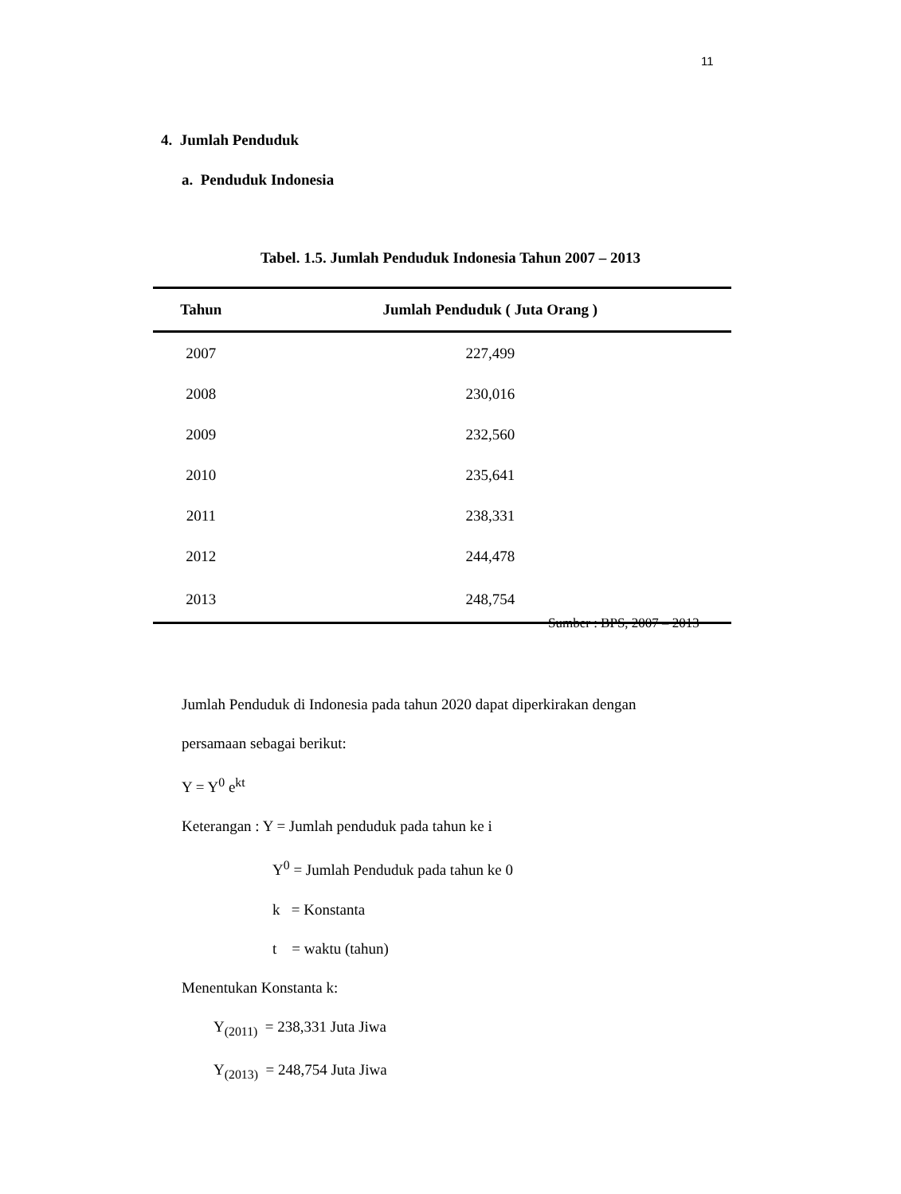11
4. Jumlah Penduduk
a. Penduduk Indonesia
Tabel. 1.5. Jumlah Penduduk Indonesia Tahun 2007 – 2013
| Tahun | Jumlah Penduduk ( Juta Orang ) |
| --- | --- |
| 2007 | 227,499 |
| 2008 | 230,016 |
| 2009 | 232,560 |
| 2010 | 235,641 |
| 2011 | 238,331 |
| 2012 | 244,478 |
| 2013 | 248,754 |
Sumber : BPS, 2007 – 2013
Jumlah Penduduk di Indonesia pada tahun 2020 dapat diperkirakan dengan
persamaan sebagai berikut:
Y = Y<sup>0</sup> e<sup>kt</sup>
Keterangan : Y = Jumlah penduduk pada tahun ke i
Y<sup>0</sup> = Jumlah Penduduk pada tahun ke 0
k = Konstanta
t = waktu (tahun)
Menentukan Konstanta k:
Y<sub>(2011)</sub> = 238,331 Juta Jiwa
Y<sub>(2013)</sub> = 248,754 Juta Jiwa